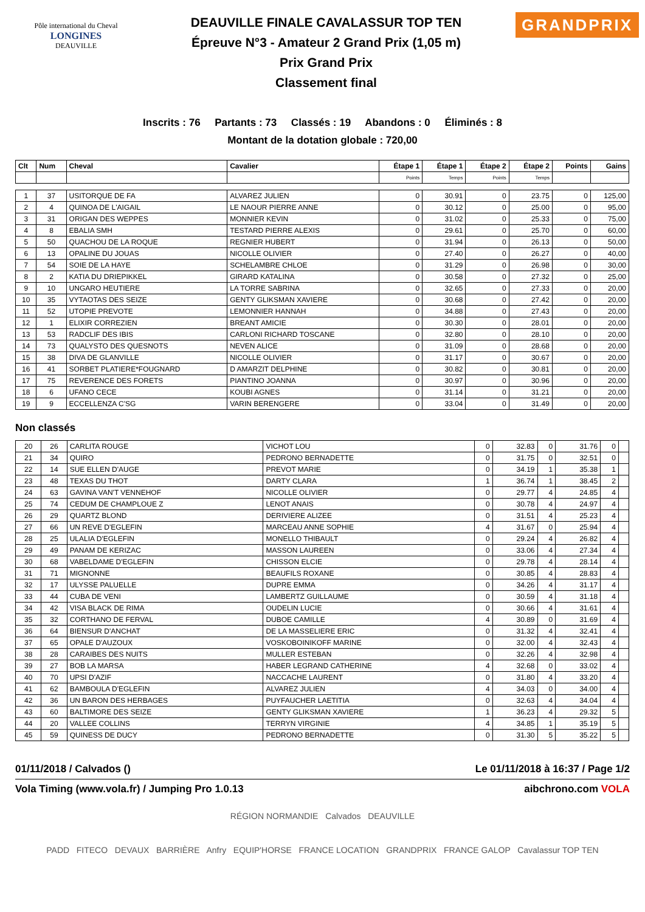Pôle international du Cheval
LONGINES
DEAUVILLE
DEAUVILLE FINALE CAVALASSUR TOP TEN
Épreuve N°3 - Amateur 2 Grand Prix (1,05 m)
Prix Grand Prix
Classement final
GRANDPRIX
Inscrits : 76 Partants : 73 Classés : 19 Abandons : 0 Éliminés : 8
Montant de la dotation globale : 720,00
| Clt | Num | Cheval | Cavalier | Étape 1 | Étape 1 | Étape 2 | Étape 2 | Points | Gains |
| --- | --- | --- | --- | --- | --- | --- | --- | --- | --- |
| | | | | Points | Temps | Points | Temps | | |
| 1 | 37 | USITORQUE DE FA | ALVAREZ JULIEN | 0 | 30.91 | 0 | 23.75 | 0 | 125,00 |
| 2 | 4 | QUINOA DE L'AIGAIL | LE NAOUR PIERRE ANNE | 0 | 30.12 | 0 | 25.00 | 0 | 95,00 |
| 3 | 31 | ORIGAN DES WEPPES | MONNIER KEVIN | 0 | 31.02 | 0 | 25.33 | 0 | 75,00 |
| 4 | 8 | EBALIA SMH | TESTARD PIERRE ALEXIS | 0 | 29.61 | 0 | 25.70 | 0 | 60,00 |
| 5 | 50 | QUACHOU DE LA ROQUE | REGNIER HUBERT | 0 | 31.94 | 0 | 26.13 | 0 | 50,00 |
| 6 | 13 | OPALINE DU JOUAS | NICOLLE OLIVIER | 0 | 27.40 | 0 | 26.27 | 0 | 40,00 |
| 7 | 54 | SOIE DE LA HAYE | SCHELAMBRE CHLOE | 0 | 31.29 | 0 | 26.98 | 0 | 30,00 |
| 8 | 2 | KATIA DU DRIEPIKKEL | GIRARD KATALINA | 0 | 30.58 | 0 | 27.32 | 0 | 25,00 |
| 9 | 10 | UNGARO HEUTIERE | LA TORRE SABRINA | 0 | 32.65 | 0 | 27.33 | 0 | 20,00 |
| 10 | 35 | VYTAOTAS DES SEIZE | GENTY GLIKSMAN XAVIERE | 0 | 30.68 | 0 | 27.42 | 0 | 20,00 |
| 11 | 52 | UTOPIE PREVOTE | LEMONNIER HANNAH | 0 | 34.88 | 0 | 27.43 | 0 | 20,00 |
| 12 | 1 | ELIXIR CORREZIEN | BREANT AMICIE | 0 | 30.30 | 0 | 28.01 | 0 | 20,00 |
| 13 | 53 | RADCLIF DES IBIS | CARLONI RICHARD TOSCANE | 0 | 32.80 | 0 | 28.10 | 0 | 20,00 |
| 14 | 73 | QUALYSTO DES QUESNOTS | NEVEN ALICE | 0 | 31.09 | 0 | 28.68 | 0 | 20,00 |
| 15 | 38 | DIVA DE GLANVILLE | NICOLLE OLIVIER | 0 | 31.17 | 0 | 30.67 | 0 | 20,00 |
| 16 | 41 | SORBET PLATIERE*FOUGNARD | D AMARZIT DELPHINE | 0 | 30.82 | 0 | 30.81 | 0 | 20,00 |
| 17 | 75 | REVERENCE DES FORETS | PIANTINO JOANNA | 0 | 30.97 | 0 | 30.96 | 0 | 20,00 |
| 18 | 6 | UFANO CECE | KOUBI AGNES | 0 | 31.14 | 0 | 31.21 | 0 | 20,00 |
| 19 | 9 | ECCELLENZA C'SG | VARIN BERENGERE | 0 | 33.04 | 0 | 31.49 | 0 | 20,00 |
Non classés
| 20 | 26 | CARLITA ROUGE | VICHOT LOU | 0 | 32.83 | 0 | 31.76 | 0 | |
| 21 | 34 | QUIRO | PEDRONO BERNADETTE | 0 | 31.75 | 0 | 32.51 | 0 | |
| 22 | 14 | SUE ELLEN D'AUGE | PREVOT MARIE | 0 | 34.19 | 1 | 35.38 | 1 | |
| 23 | 48 | TEXAS DU THOT | DARTY CLARA | 1 | 36.74 | 1 | 38.45 | 2 | |
| 24 | 63 | GAVINA VAN'T VENNEHOF | NICOLLE OLIVIER | 0 | 29.77 | 4 | 24.85 | 4 | |
| 25 | 74 | CEDUM DE CHAMPLOUE Z | LENOT ANAIS | 0 | 30.78 | 4 | 24.97 | 4 | |
| 26 | 29 | QUARTZ BLOND | DERIVIERE ALIZEE | 0 | 31.51 | 4 | 25.23 | 4 | |
| 27 | 66 | UN REVE D'EGLEFIN | MARCEAU ANNE SOPHIE | 4 | 31.67 | 0 | 25.94 | 4 | |
| 28 | 25 | ULALIA D'EGLEFIN | MONELLO THIBAULT | 0 | 29.24 | 4 | 26.82 | 4 | |
| 29 | 49 | PANAM DE KERIZAC | MASSON LAUREEN | 0 | 33.06 | 4 | 27.34 | 4 | |
| 30 | 68 | VABELDAME D'EGLEFIN | CHISSON ELCIE | 0 | 29.78 | 4 | 28.14 | 4 | |
| 31 | 71 | MIGNONNE | BEAUFILS ROXANE | 0 | 30.85 | 4 | 28.83 | 4 | |
| 32 | 17 | ULYSSE PALUELLE | DUPRE EMMA | 0 | 34.26 | 4 | 31.17 | 4 | |
| 33 | 44 | CUBA DE VENI | LAMBERTZ GUILLAUME | 0 | 30.59 | 4 | 31.18 | 4 | |
| 34 | 42 | VISA BLACK DE RIMA | OUDELIN LUCIE | 0 | 30.66 | 4 | 31.61 | 4 | |
| 35 | 32 | CORTHANO DE FERVAL | DUBOE CAMILLE | 4 | 30.89 | 0 | 31.69 | 4 | |
| 36 | 64 | BIENSUR D'ANCHAT | DE LA MASSELIERE ERIC | 0 | 31.32 | 4 | 32.41 | 4 | |
| 37 | 65 | OPALE D'AUZOUX | VOSKOBOINIKOFF MARINE | 0 | 32.00 | 4 | 32.43 | 4 | |
| 38 | 28 | CARAIBES DES NUITS | MULLER ESTEBAN | 0 | 32.26 | 4 | 32.98 | 4 | |
| 39 | 27 | BOB LA MARSA | HABER LEGRAND CATHERINE | 4 | 32.68 | 0 | 33.02 | 4 | |
| 40 | 70 | UPSI D'AZIF | NACCACHE LAURENT | 0 | 31.80 | 4 | 33.20 | 4 | |
| 41 | 62 | BAMBOULA D'EGLEFIN | ALVAREZ JULIEN | 4 | 34.03 | 0 | 34.00 | 4 | |
| 42 | 36 | UN BARON DES HERBAGES | PUYFAUCHER LAETITIA | 0 | 32.63 | 4 | 34.04 | 4 | |
| 43 | 60 | BALTIMORE DES SEIZE | GENTY GLIKSMAN XAVIERE | 1 | 36.23 | 4 | 29.32 | 5 | |
| 44 | 20 | VALLEE COLLINS | TERRYN VIRGINIE | 4 | 34.85 | 1 | 35.19 | 5 | |
| 45 | 59 | QUINESS DE DUCY | PEDRONO BERNADETTE | 0 | 31.30 | 5 | 35.22 | 5 | |
01/11/2018 / Calvados () Le 01/11/2018 à 16:37 / Page 1/2
Vola Timing (www.vola.fr) / Jumping Pro 1.0.13 aibchrono.com VOLA
RÉGION NORMANDIE Calvados DEAUVILLE
PADD FITECO DEVAUX BARRIÈRE Anfry EQUIP'HORSE FRANCE LOCATION GRANDPRIX FRANCE GALOP Cavalassur TOP TEN